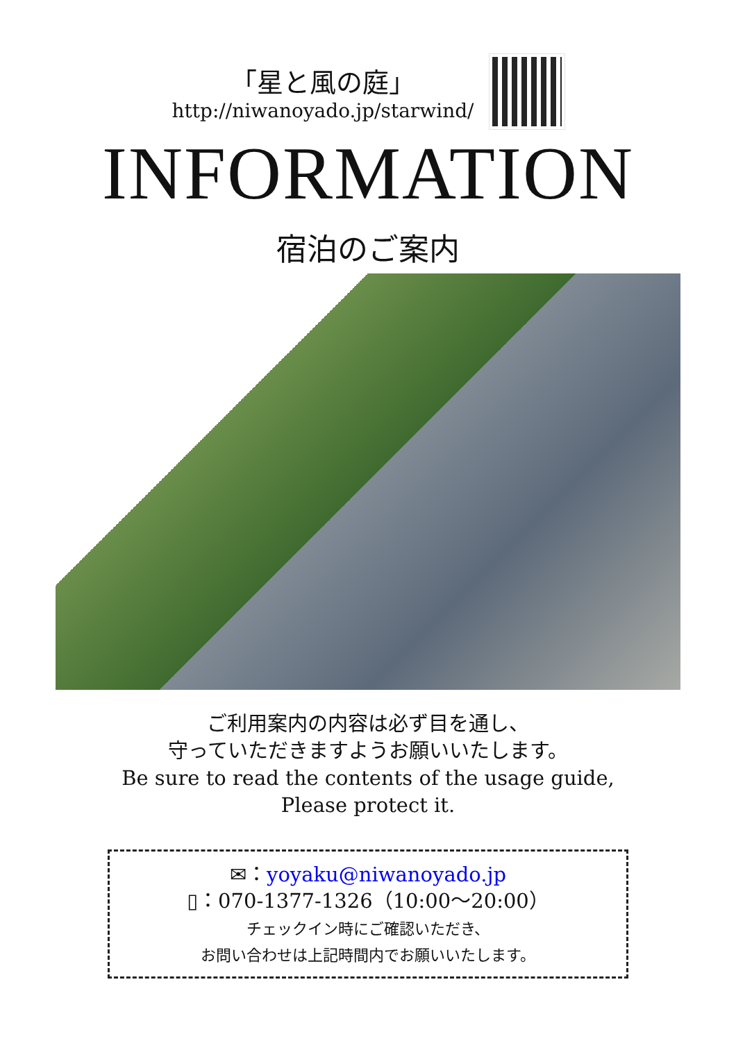「星と風の庭」
http://niwanoyado.jp/starwind/
INFORMATION
宿泊のご案内
ご利用案内の内容は必ず目を通し、
守っていただきますようお願いいたします。
Be sure to read the contents of the usage guide,
Please protect it.
✉：yoyaku@niwanoyado.jp
▯：070-1377-1326（10:00〜20:00）
チェックイン時にご確認いただき、
お問い合わせは上記時間内でお願いいたします。